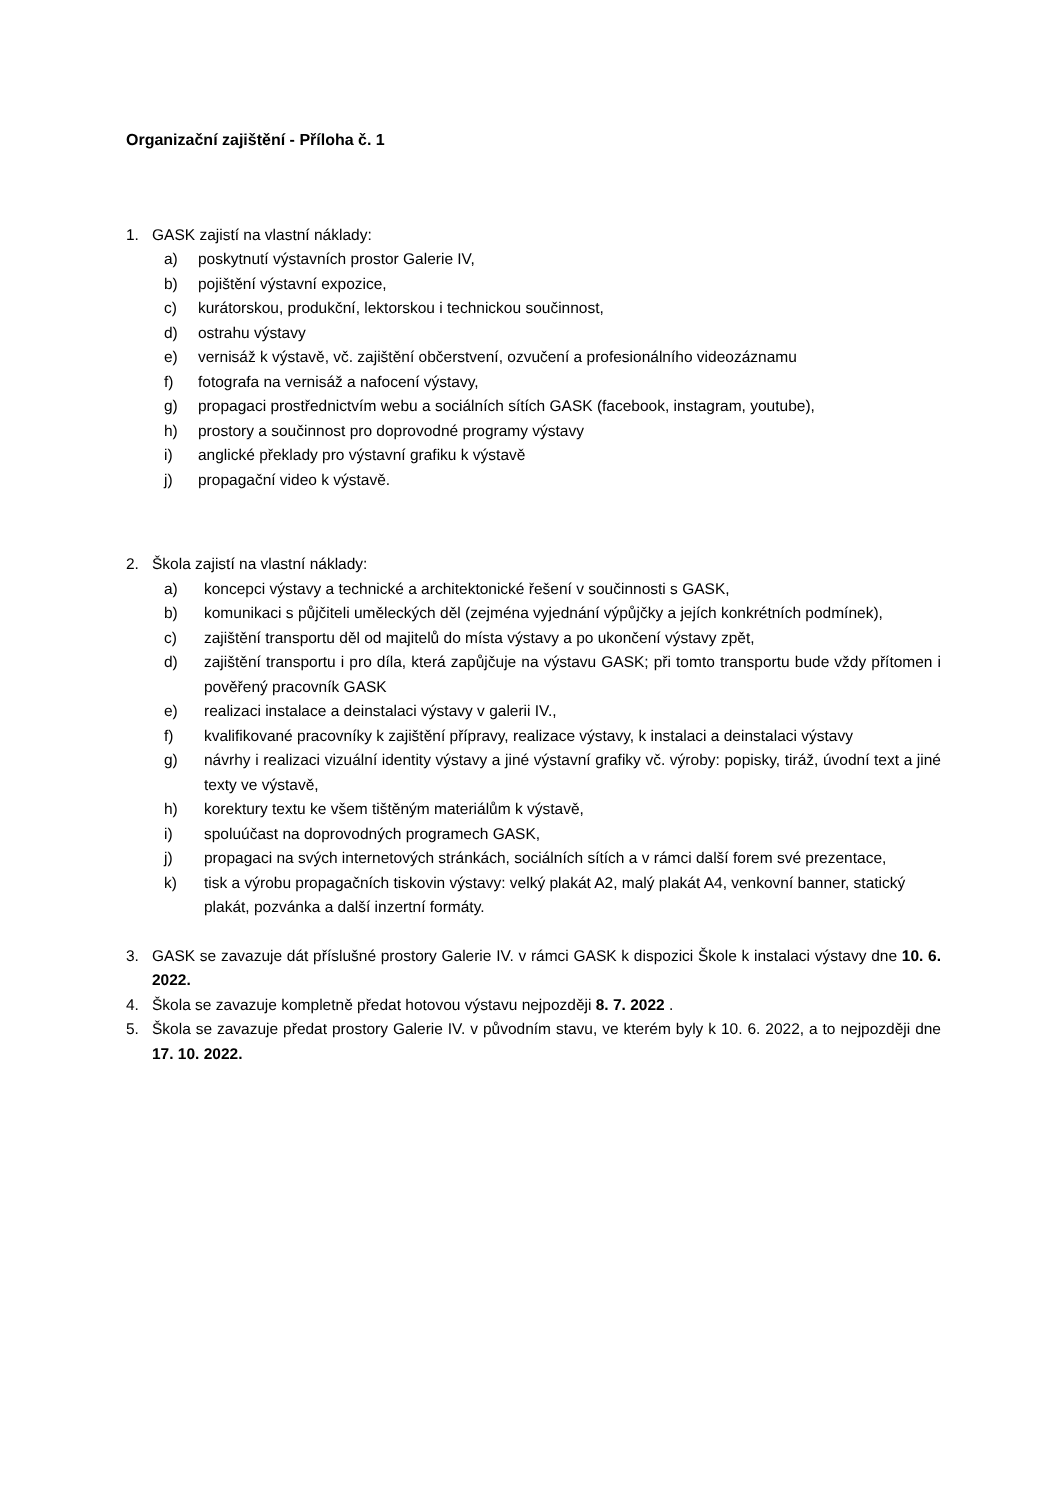Organizační zajištění - Příloha č. 1
1. GASK zajistí na vlastní náklady:
a) poskytnutí výstavních prostor Galerie IV,
b) pojištění výstavní expozice,
c) kurátorskou, produkční, lektorskou i technickou součinnost,
d) ostrahu výstavy
e) vernisáž k výstavě, vč. zajištění občerstvení, ozvučení a profesionálního videozáznamu
f) fotografa na vernisáž a nafocení výstavy,
g) propagaci prostřednictvím webu a sociálních sítích GASK (facebook, instagram, youtube),
h) prostory a součinnost pro doprovodné programy výstavy
i) anglické překlady pro výstavní grafiku k výstavě
j) propagační video k výstavě.
2. Škola zajistí na vlastní náklady:
a) koncepci výstavy a technické a architektonické řešení v součinnosti s GASK,
b) komunikaci s půjčiteli uměleckých děl (zejména vyjednání výpůjčky a jejích konkrétních podmínek),
c) zajištění transportu děl od majitelů do místa výstavy a po ukončení výstavy zpět,
d) zajištění transportu i pro díla, která zapůjčuje na výstavu GASK; při tomto transportu bude vždy přítomen i pověřený pracovník GASK
e) realizaci instalace a deinstalaci výstavy v galerii IV.,
f) kvalifikované pracovníky k zajištění přípravy, realizace výstavy, k instalaci a deinstalaci výstavy
g) návrhy i realizaci vizuální identity výstavy a jiné výstavní grafiky vč. výroby: popisky, tiráž, úvodní text a jiné texty ve výstavě,
h) korektury textu ke všem tištěným materiálům k výstavě,
i) spoluúčast na doprovodných programech GASK,
j) propagaci na svých internetových stránkách, sociálních sítích a v rámci další forem své prezentace,
k) tisk a výrobu propagačních tiskovin výstavy: velký plakát A2, malý plakát A4, venkovní banner, statický plakát, pozvánka a další inzertní formáty.
3. GASK se zavazuje dát příslušné prostory Galerie IV. v rámci GASK k dispozici Škole k instalaci výstavy dne 10. 6. 2022.
4. Škola se zavazuje kompletně předat hotovou výstavu nejpozději 8. 7. 2022 .
5. Škola se zavazuje předat prostory Galerie IV. v původním stavu, ve kterém byly k 10. 6. 2022, a to nejpozději dne 17. 10. 2022.